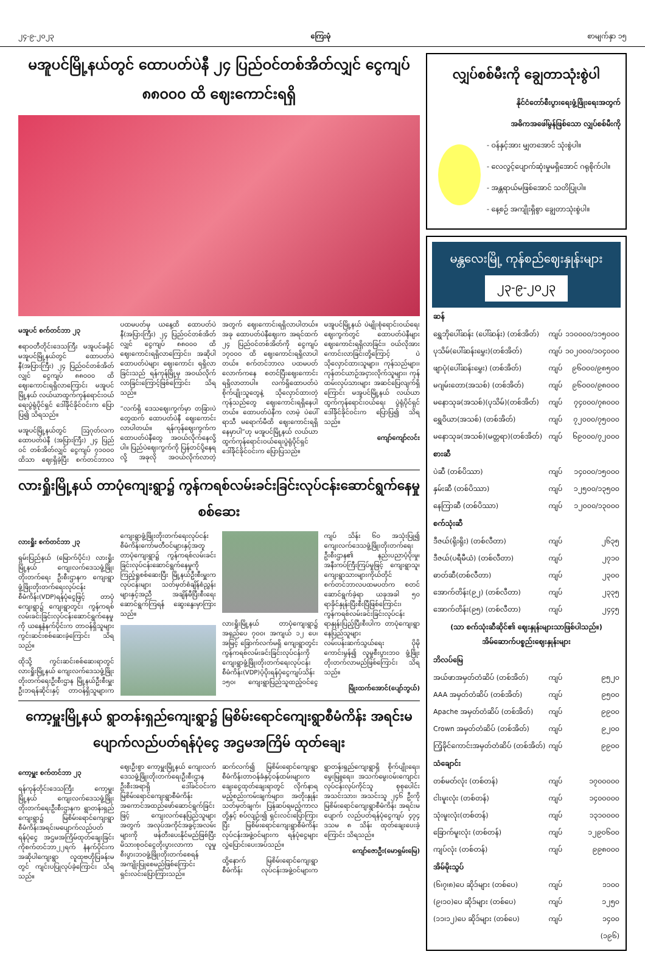၂၄-၉-၂၀၂၃ ကြေးမုံ စာမျက်နှာ ၁၅
မအူပင်မြို့နယ်တွင် ထောပတ်ပဲနီ ၂၄ ပြည်ဝင်တစ်အိတ်လျှင် ငွေကျပ် ၈၈၀၀၀ ထိ ဈေးကောင်းရရှိ
မအူပင် စက်တင်ဘာ ၂၃
ဧရာဝတီတိုင်းဒေသကြီး မအူပင်ခရိုင် မအူပင်မြို့နယ်တွင် ထောပတ်ပဲနီ(အပြားကြီး) ၂၄ ပြည်ဝင်တစ်အိတ်လျှင် ငွေကျပ် ၈၈၀၀၀ ထိ ဈေးကောင်းရရှိလာကြောင်း မအူပင်မြို့နယ် လယ်ယာထွက်ကုန်ရောင်းဝယ်ရေးပွဲရုံပိုင်ရှင် ဒေါ်ခိုင်ခိုင်ဝင်းက ပြောပြ၍ သိရသည်။
မအူပင်မြို့နယ်တွင် ဩဂုတ်လက ထောပတ်ပဲနီ (အပြားကြီး) ၂၄ ပြည်ဝင် တစ်အိတ်လျှင် ငွေကျပ် ၇၁၀၀၀ ထိသာ ဈေးရှိခဲ့ပြီး စက်တင်ဘာလ ပထမပတ်မှ ယနေ့ထိ ထောပတ်ပဲနီ(အပြားကြီး) ၂၄ ပြည်ဝင်တစ်အိတ်လျှင် ငွေကျပ် ၈၈၀၀၀ ထိ ဈေးကောင်းရရှိလာကြောင်း၊ အဆိုပါ ထောပတ်ပဲများ ဈေးကောင်း ရရှိလာခြင်းသည် ရန်ကုန်မြို့မှ အဝယ်လိုက်လာခြင်းကြောင့်ဖြစ်ကြောင်း သိရသည်။
“လက်ရှိ ဒေသဈေးကွက်မှာ တခြားပဲတွေထက် ထောပတ်ပဲနီ ဈေးကောင်းလာပါတယ်။ ရန်ကုန်ဈေးကွက်က ထောပတ်ပဲနီတွေ အဝယ်လိုက်နေလို့ပါ။ ပြည်ပဲဈေးကွက်ကို ပြန်တင်ပို့နေရလို့ အခုလို အဝယ်လိုက်လာတဲ့အတွက် ဈေးကောင်းရရှိလာပါတယ်။ အခု ထောပတ်ပဲနီဈေးက အရင်ထက် ၂၄ ပြည်ဝင်တစ်အိတ်ကို ငွေကျပ် ၁၇၀၀၀ ထိ ဈေးကောင်းရရှိလာပါတယ်။ စက်တင်ဘာလ ပထမပတ်လောက်ကနေ စတင်ပြီးဈေးကောင်းရရှိလာတာပါ။ လက်ရှိထောပတ်ပဲ စိုက်ပျိုးသူတွေနဲ့ သိုလှောင်ထားတဲ့ကုန်သည်တွေ ဈေးကောင်းရရှိနေပါတယ်။ ထောပတ်ပဲနီက လာမဲ့ ပဲပေါ်ရာသီ မရောက်မီထိ ဈေးကောင်းရရှိနေမှာပါ”ဟု မအူပင်မြို့နယ် လယ်ယာထွက်ကုန်ရောင်းဝယ်ရေးပွဲရုံပိုင်ရှင် ဒေါ်ခိုင်ခိုင်ဝင်းက ပြောပြသည်။
မအူပင်မြို့နယ် ပဲမျိုးစုံရောင်းဝယ်ရေးဈေးကွက်တွင် ထောပတ်ပဲနီများ ဈေးကောင်းရရှိလာခြင်း၊ ဝယ်လိုအား ကောင်းလာခြင်းတို့ကြောင့် ပဲသိုလှောင်ထားသူများ၊ ကုန်သည်များ၊ ကုန်တင်ယာဉ်အငှားလိုက်သူများ၊ ကုန်ထမ်းလုပ်သားများ အဆင်ပြေလျက်ရှိကြောင်း မအူပင်မြို့နယ် လယ်ယာထွက်ကုန်ရောင်းဝယ်ရေး ပွဲရုံပိုင်ရှင် ဒေါ်ခိုင်ခိုင်ဝင်းက ပြောပြ၍ သိရသည်။
ကျော်ကျော်လင်း
လားရှိုးမြို့နယ် တာပုံကျေးရွာ၌ ကွန်ကရစ်လမ်းခင်းခြင်းလုပ်ငန်းဆောင်ရွက်နေမှု စစ်ဆေး
လားရှိုး စက်တင်ဘာ ၂၃
ရှမ်းပြည်နယ် (မြောက်ပိုင်း) လားရှိုးမြို့နယ် ကျေးလက်ဒေသဖွံ့ဖြိုးတိုးတက်ရေး ဦးစီးဌာနက ကျေးရွာဖွံ့ဖြိုးတိုးတက်ရေးလုပ်ငန်းစီမံကိန်း(VDP)ရန်ပုံငွေဖြင့် တာပုံကျေးရွာ၌ ကျေးရွာတွင်း ကွန်ကရစ်လမ်းခင်းခြင်းလုပ်ငန်းဆောင်ရွက်နေမှုကို ယနေ့နံနက်ပိုင်းက တာဝန်ရှိသူများ ကွင်းဆင်းစစ်ဆေးခဲ့ကြောင်း သိရသည်။
ထိုသို့ ကွင်းဆင်းစစ်ဆေးရာတွင် လားရှိုးမြို့နယ် ကျေးလက်ဒေသဖွံ့ဖြိုးတိုးတက်ရေးဦးစီးဌာန မြို့နယ်ဦးစီးမှူး ဦးဘရန်ဆိုင်းနှင့် တာဝန်ရှိသူများက ကျေးရွာဖွံ့ဖြိုးတိုးတက်ရေးလုပ်ငန်းစီမံကိန်းကော်မတီဝင်များနှင့်အတူ တာပုံကျေးရွာ၌ ကွန်ကရစ်လမ်းခင်းခြင်းလုပ်ငန်းဆောင်ရွက်နေမှုကို ကြည့်ရှုစစ်ဆေးပြီး မြို့နယ်ဦးစီးမှူးက လုပ်ငန်းများ သတ်မှတ်စံချိန်စံညွှန်းများနှင့်အညီ အချိန်မီပြီးစီးရေး ဆောင်ရွက်ကြရန် ဆွေးနွေးမှာကြားသည်။
လားရှိုးမြို့နယ် တာပုံကျေးရွာ၌ အရှည်ပေ ၇၀၀၊ အကျယ် ၁၂ ပေ၊ အမြင့် ခြောက်လက်မရှိ ကျေးရွာတွင်း ကွန်ကရစ်လမ်းခင်းခြင်းလုပ်ငန်းကို ကျေးရွာဖွံ့ဖြိုးတိုးတက်ရေးလုပ်ငန်းစီမံကိန်း(VDP)ပံ့ပိုးရန်ပုံငွေကျပ်သိန်း ၁၅၀၊ ကျေးရွာပြည်သူထည့်ဝင်ငွေကျပ် သိန်း ၆၀ အသုံးပြု၍ ကျေးလက်ဒေသဖွံ့ဖြိုးတိုးတက်ရေးဦးစီးဌာန၏ နည်းပညာပံ့ပိုးမှု၊ အနီးကပ်ကြီးကြပ်မှုဖြင့် ကျေးရွာသူ၊ ကျေးရွာသားများကိုယ်တိုင် စက်တင်ဘာလပထမပတ်က စတင်ဆောင်ရွက်ခဲ့ရာ ယခုအခါ ၅၀ ရာခိုင်နှုန်းပြီးစီးပြီဖြစ်ကြောင်း၊ ကွန်ကရစ်လမ်းခင်းခြင်းလုပ်ငန်း ရာနှုန်းပြည့်ပြီးစီးပါက တာပုံကျေးရွာနေပြည်သူများ လမ်းပန်းဆက်သွယ်ရေး ပိုမိုကောင်းမွန်၍ လူမှုစီးပွားဘဝ ဖွံ့ဖြိုးတိုးတက်လာမည်ဖြစ်ကြောင်း သိရသည်။
မြိုးထက်အောင်(ပျော်ဘွယ်)
ကော့မှူးမြို့နယ် ရွာတန်းရှည်ကျေးရွာ၌ မြစိမ်းရောင်ကျေးရွာစီမံကိန်း အရင်းမပျောက်လည်ပတ်ရန်ပုံငွေ အဌမအကြိမ် ထုတ်ချေး
ကော့မှူး စက်တင်ဘာ ၂၃
ရန်ကုန်တိုင်းဒေသကြီး ကော့မှူးမြို့နယ် ကျေးလက်ဒေသဖွံ့ဖြိုးတိုးတက်ရေးဦးစီးဌာနက ရွာတန်းရှည်ကျေးရွာ၌ မြစိမ်းရောင်ကျေးရွာစီမံကိန်းအရင်းမပျောက်လည်ပတ်ရန်ပုံငွေ အဌမအကြိမ်ထုတ်ချေးခြင်းကိုစက်တင်ဘာ၂၂ရက် နံနက်ပိုင်းက အဆိုပါကျေးရွာ လူထုဗဟိုပြခန်းမတွင် ကျင်းပပြုလုပ်ခဲ့ကြောင်း သိရသည်။
ဈေးဦးစွာ ကော့မှူးမြို့နယ် ကျေးလက်ဒေသဖွံ့ဖြိုးတိုးတက်ရေးဦးစီးဌာန ဦးစီးအရာရှိ ဒေါ်ခင်ဝင်းက မြစိမ်းရောင်ကျေးရွာစီမံကိန်း အကောင်အထည်ဖော်ဆောင်ရွက်ခြင်းဖြင့် ကျေးလက်နေပြည်သူများအတွက် အလုပ်အကိုင်အခွင့်အလမ်းများကို ဖန်တီးပေးနိုင်မည်ဖြစ်ပြီး မိသားစုဝင်ငွေတိုးပွားလာကာ လူမှုစီးပွားဘဝဖွံ့ဖြိုးတိုးတက်စေရန် အကျိုးပြုစေမည်ဖြစ်ကြောင်း ရှင်းလင်းပြောကြားသည်။
ဆက်လက်၍ မြစိမ်းရောင်ကျေးရွာစီမံကိန်းတာဝန်ခံနှင့်ဝန်ထမ်းများက ချေးငွေထုတ်ချေးရာတွင် လိုက်နာရမည့်စည်းကမ်းချက်များ၊ အတိုးနှုန်းသတ်မှတ်ချက်၊ ပြန်ဆပ်ရမည့်ကာလတို့နှင့် စပ်လျဉ်း၍ ရှင်းလင်းပြောကြားပြီး မြစိမ်းရောင်ကျေးရွာစီမံကိန်းလုပ်ငန်းအဖွဲ့ဝင်များက ရန်ပုံငွေများ လွှဲပြောင်းပေးအပ်သည်။
ထို့နောက် မြစိမ်းရောင်ကျေးရွာစီမံကိန်း လုပ်ငန်းအဖွဲ့ဝင်များက ရွာတန်းရှည်ကျေးရွာရှိ စိုက်ပျိုးရေး၊ မွေးမြူရေး၊ အသက်မွေးဝမ်းကျောင်းလုပ်ငန်းလုပ်ကိုင်သူ စုစုပေါင်း အသင်းသား၊ အသင်းသူ ၂၄၆ ဦးကို မြစိမ်းရောင်ကျေးရွာစီမံကိန်း အရင်းမပျောက် လည်ပတ်ရန်ပုံငွေကျပ် ၄၇၄ ဒသမ ၈ သိန်း ထုတ်ချေးပေးခဲ့ကြောင်း သိရသည်။
ကျော်ဇောဦး(မောရှမ်းမြေ)
လျှပ်စစ်မီးကို ချွေတာသုံးစွဲပါ
နိုင်ငံတော်စီးပွားရေးဖွံ့ဖြိုးရေးအတွက်
အဓိကအဖေါ်မွန်ဖြစ်သော လျှပ်စစ်မီးကို
- ဝန်နှင့်အား မျှတအောင် သုံးစွဲပါ။
- လေလွင့်ပျောက်ဆုံးမှုမရှိအောင် ဂရုစိုက်ပါ။
- အန္တရာယ်မဖြစ်အောင် သတိပြုပါ။
- နေ့စဉ် အကျိုးရှိစွာ ချွေတာသုံးစွဲပါ။
မန္တလေးမြို့ ကုန်စည်ဈေးနှုန်းများ
၂၃-၉-၂၀၂၃
| ဆန် | | |
| --- | --- | --- |
| ရွှေဘိုပေါ်ဆန်း (ပေါ်ဆန်း) (တစ်အိတ်) | ကျပ် | ၁၁၀၀၀၀/၁၁၅၀၀၀ |
| ပုသိမ်(ပေါ်ဆန်းမွှေး)(တစ်အိတ်) | ကျပ် | ၁၀၂၀၀၀/၁၀၄၀၀၀ |
| ဖျာပုံ(ပေါ်ဆန်းမွှေး) (တစ်အိတ်) | ကျပ် | ၉၆၀၀၀/၉၈၅၀၀ |
| မဂျမ်းတော(အသစ်) (တစ်အိတ်) | ကျပ် | ၉၆၀၀၀/၉၈၀၀၀ |
| မနောသုခ(အသစ်)(ပုသိမ်)(တစ်အိတ်) | ကျပ် | ၇၄၀၀၀/၇၈၀၀၀ |
| ရွှေဝိယာ(အသစ်) (တစ်အိတ်) | ကျပ် | ၇၂၀၀၀/၇၅၀၀၀ |
| မနောသုခ(အသစ်)(မတ္တရာ)(တစ်အိတ်) | ကျပ် | ၆၉၀၀၀/၇၂၀၀၀ |
| စားဆီ | | |
| ပဲဆီ (တစ်ပိဿာ) | ကျပ် | ၁၄၀၀၀/၁၅၀၀၀ |
| နှမ်းဆီ (တစ်ပိဿာ) | ကျပ် | ၁၂၅၀၀/၁၃၅၀၀ |
| နေကြာဆီ (တစ်ပိဿာ) | ကျပ် | ၁၂၀၀၀/၁၃၀၀၀ |
| စက်သုံးဆီ | | |
| ဒီဇယ်(ရိုးရိုး) (တစ်လီတာ) | ကျပ် | ၂၆၃၅ |
| ဒီဇယ်(ပရီမီယံ) (တစ်လီတာ) | ကျပ် | ၂၇၁၀ |
| ဓာတ်ဆီ(တစ်လီတာ) | ကျပ် | ၂၃၀၀ |
| အောက်တိန်း(၉၂) (တစ်လီတာ) | ကျပ် | ၂၃၃၅ |
| အောက်တိန်း(၉၅) (တစ်လီတာ) | ကျပ် | ၂၄၄၅ |
| (သာ စက်သုံးဆီဆိုင်၏ ဈေးနှုန်းများသာဖြစ်ပါသည်။) အိမ်ဆောက်ပစ္စည်းဈေးနှုန်းများ | | |
| ဘိလပ်မြေ | | |
| အယ်ဖာအမှတ်တံဆိပ် (တစ်အိတ်) | ကျပ် | ၉၅၂၀ |
| AAA အမှတ်တံဆိပ် (တစ်အိတ်) | ကျပ် | ၉၅၀၀ |
| Apache အမှတ်တံဆိပ် (တစ်အိတ်) | ကျပ် | ၉၉၀၀ |
| Crown အမှတ်တံဆိပ် (တစ်အိတ်) | ကျပ် | ၉၂၀၀ |
| ကြံ့ခိုင်ကောင်းအမှတ်တံဆိပ် (တစ်အိတ်) | ကျပ် | ၉၉၀၀ |
| သံချောင်း | | |
| တစ်မတ်လုံး (တစ်တန်) | ကျပ် | ၁၇၀၀၀၀၀ |
| ငါးမူးလုံး (တစ်တန်) | ကျပ် | ၁၄၀၀၀၀၀ |
| သုံးမူးလုံး(တစ်တန်) | ကျပ် | ၁၃၁၀၀၀၀ |
| ခြောက်မူးလုံး (တစ်တန်) | ကျပ် | ၁၂၉၀၆၀၀ |
| ကျပ်လုံး (တစ်တန်) | ကျပ် | ၉၉၈၀၀၀ |
| အိမ်မိုးသွပ် | | |
| (၆၊၇၊၈)ပေ ဆိုဒ်များ (တစ်ပေ) | ကျပ် | ၁၁၀၀ |
| (၉၊၁၀)ပေ ဆိုဒ်များ (တစ်ပေ) | ကျပ် | ၁၂၅၀ |
| (၁၁၊၁၂)ပေ ဆိုဒ်များ (တစ်ပေ) | ကျပ် | ၁၄၀၀ |
| (၁၉၆) | | |